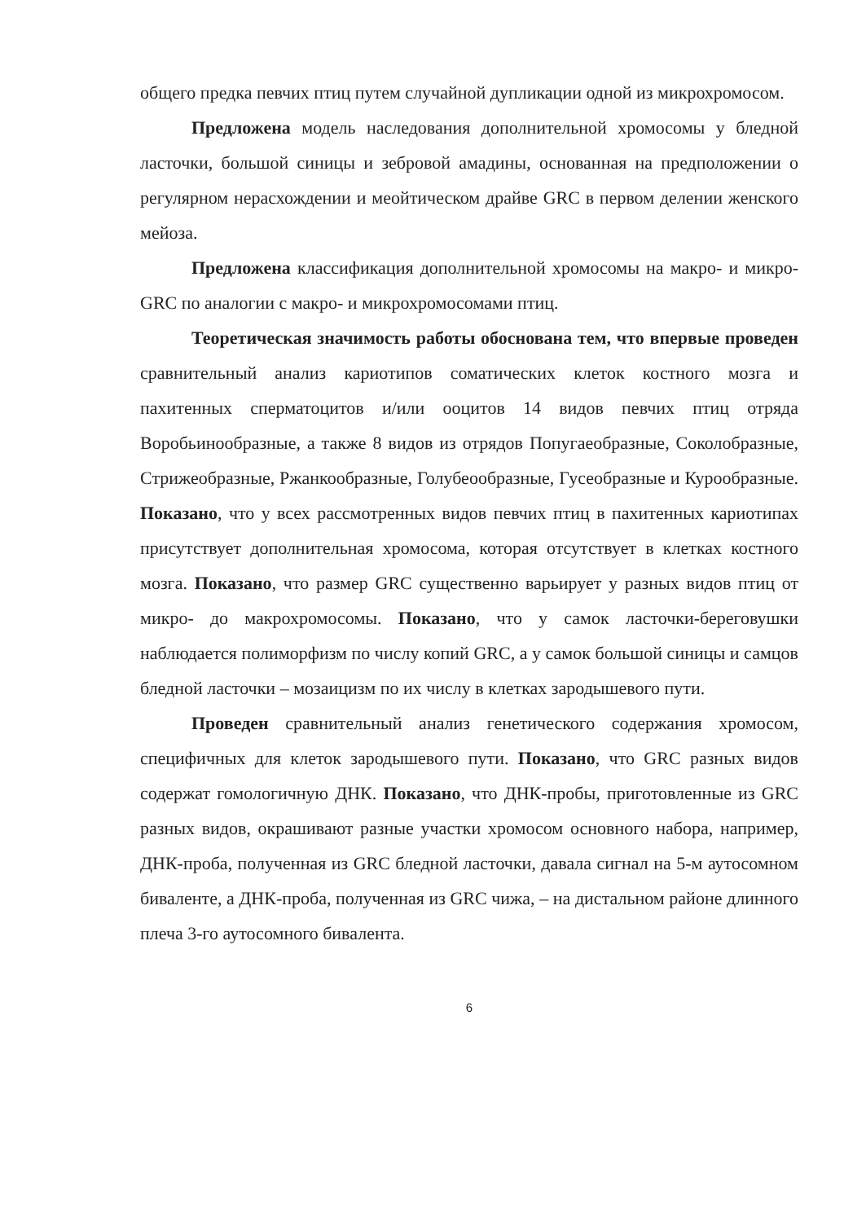общего предка певчих птиц путем случайной дупликации одной из микрохромосом.
Предложена модель наследования дополнительной хромосомы у бледной ласточки, большой синицы и зебровой амадины, основанная на предположении о регулярном нерасхождении и меойтическом драйве GRC в первом делении женского мейоза.
Предложена классификация дополнительной хромосомы на макро- и микро-GRC по аналогии с макро- и микрохромосомами птиц.
Теоретическая значимость работы обоснована тем, что впервые проведен сравнительный анализ кариотипов соматических клеток костного мозга и пахитенных сперматоцитов и/или ооцитов 14 видов певчих птиц отряда Воробьинообразные, а также 8 видов из отрядов Попугаеобразные, Соколобразные, Стрижеобразные, Ржанкообразные, Голубеообразные, Гусеобразные и Курообразные. Показано, что у всех рассмотренных видов певчих птиц в пахитенных кариотипах присутствует дополнительная хромосома, которая отсутствует в клетках костного мозга. Показано, что размер GRC существенно варьирует у разных видов птиц от микро- до макрохромосомы. Показано, что у самок ласточки-береговушки наблюдается полиморфизм по числу копий GRC, а у самок большой синицы и самцов бледной ласточки – мозаицизм по их числу в клетках зародышевого пути.
Проведен сравнительный анализ генетического содержания хромосом, специфичных для клеток зародышевого пути. Показано, что GRC разных видов содержат гомологичную ДНК. Показано, что ДНК-пробы, приготовленные из GRC разных видов, окрашивают разные участки хромосом основного набора, например, ДНК-проба, полученная из GRC бледной ласточки, давала сигнал на 5-м аутосомном биваленте, а ДНК-проба, полученная из GRC чижа, – на дистальном районе длинного плеча 3-го аутосомного бивалента.
6